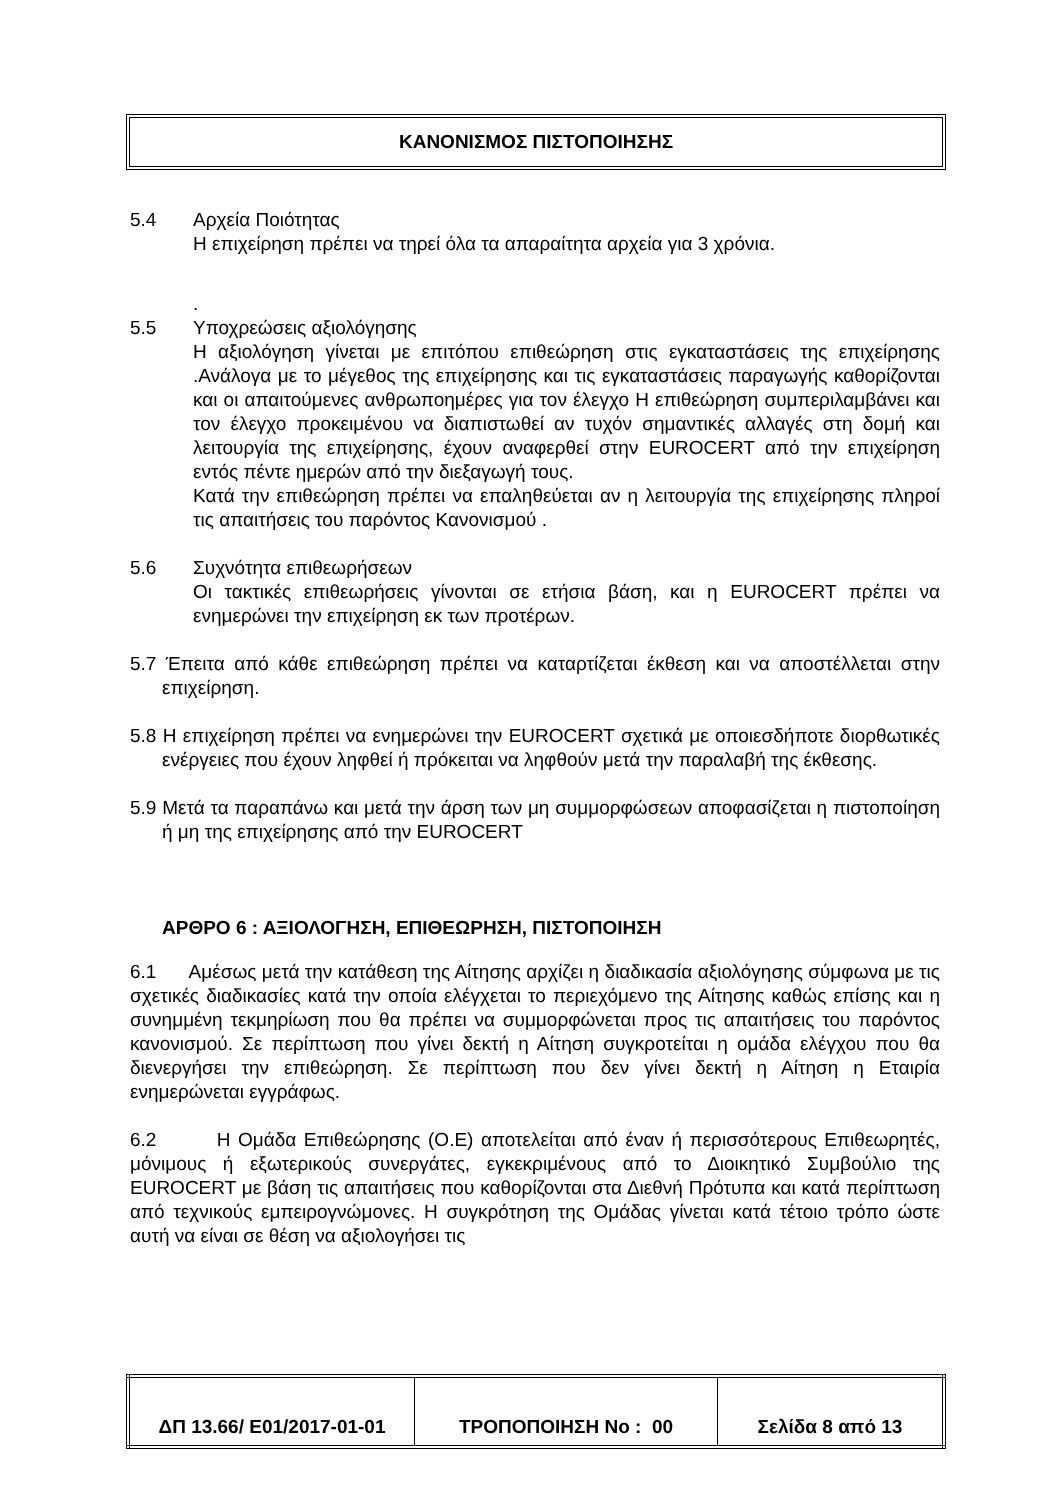ΚΑΝΟΝΙΣΜΟΣ ΠΙΣΤΟΠΟΙΗΣΗΣ
5.4 Αρχεία Ποιότητας
Η επιχείρηση πρέπει να τηρεί όλα τα απαραίτητα αρχεία για 3 χρόνια.
.
5.5 Υποχρεώσεις αξιολόγησης
Η αξιολόγηση γίνεται με επιτόπου επιθεώρηση στις εγκαταστάσεις της επιχείρησης .Ανάλογα με το μέγεθος της επιχείρησης και τις εγκαταστάσεις παραγωγής καθορίζονται και οι απαιτούμενες ανθρωποημέρες για τον έλεγχο Η επιθεώρηση συμπεριλαμβάνει και τον έλεγχο προκειμένου να διαπιστωθεί αν τυχόν σημαντικές αλλαγές στη δομή και λειτουργία της επιχείρησης, έχουν αναφερθεί στην EUROCERT από την επιχείρηση εντός πέντε ημερών από την διεξαγωγή τους.
Κατά την επιθεώρηση πρέπει να επαληθεύεται αν η λειτουργία της επιχείρησης πληροί τις απαιτήσεις του παρόντος Κανονισμού .
5.6 Συχνότητα επιθεωρήσεων
Οι τακτικές επιθεωρήσεις γίνονται σε ετήσια βάση, και η EUROCERT πρέπει να ενημερώνει την επιχείρηση εκ των προτέρων.
5.7 Έπειτα από κάθε επιθεώρηση πρέπει να καταρτίζεται έκθεση και να αποστέλλεται στην επιχείρηση.
5.8 Η επιχείρηση πρέπει να ενημερώνει την EUROCERT σχετικά με οποιεσδήποτε διορθωτικές ενέργειες που έχουν ληφθεί ή πρόκειται να ληφθούν μετά την παραλαβή της έκθεσης.
5.9 Μετά τα παραπάνω και μετά την άρση των μη συμμορφώσεων αποφασίζεται η πιστοποίηση ή μη της επιχείρησης από την EUROCERT
ΑΡΘΡΟ 6 : ΑΞΙΟΛΟΓΗΣΗ, ΕΠΙΘΕΩΡΗΣΗ, ΠΙΣΤΟΠΟΙΗΣΗ
6.1 Αμέσως μετά την κατάθεση της Αίτησης αρχίζει η διαδικασία αξιολόγησης σύμφωνα με τις σχετικές διαδικασίες κατά την οποία ελέγχεται το περιεχόμενο της Αίτησης καθώς επίσης και η συνημμένη τεκμηρίωση που θα πρέπει να συμμορφώνεται προς τις απαιτήσεις του παρόντος κανονισμού. Σε περίπτωση που γίνει δεκτή η Αίτηση συγκροτείται η ομάδα ελέγχου που θα διενεργήσει την επιθεώρηση. Σε περίπτωση που δεν γίνει δεκτή η Αίτηση η Εταιρία ενημερώνεται εγγράφως.
6.2 Η Ομάδα Επιθεώρησης (Ο.Ε) αποτελείται από έναν ή περισσότερους Επιθεωρητές, μόνιμους ή εξωτερικούς συνεργάτες, εγκεκριμένους από το Διοικητικό Συμβούλιο της EUROCERT με βάση τις απαιτήσεις που καθορίζονται στα Διεθνή Πρότυπα και κατά περίπτωση από τεχνικούς εμπειρογνώμονες. Η συγκρότηση της Ομάδας γίνεται κατά τέτοιο τρόπο ώστε αυτή να είναι σε θέση να αξιολογήσει τις
| ΔΠ 13.66/ Ε01/2017-01-01 | ΤΡΟΠΟΠΟΙΗΣΗ Νο : 00 | Σελίδα 8 από 13 |